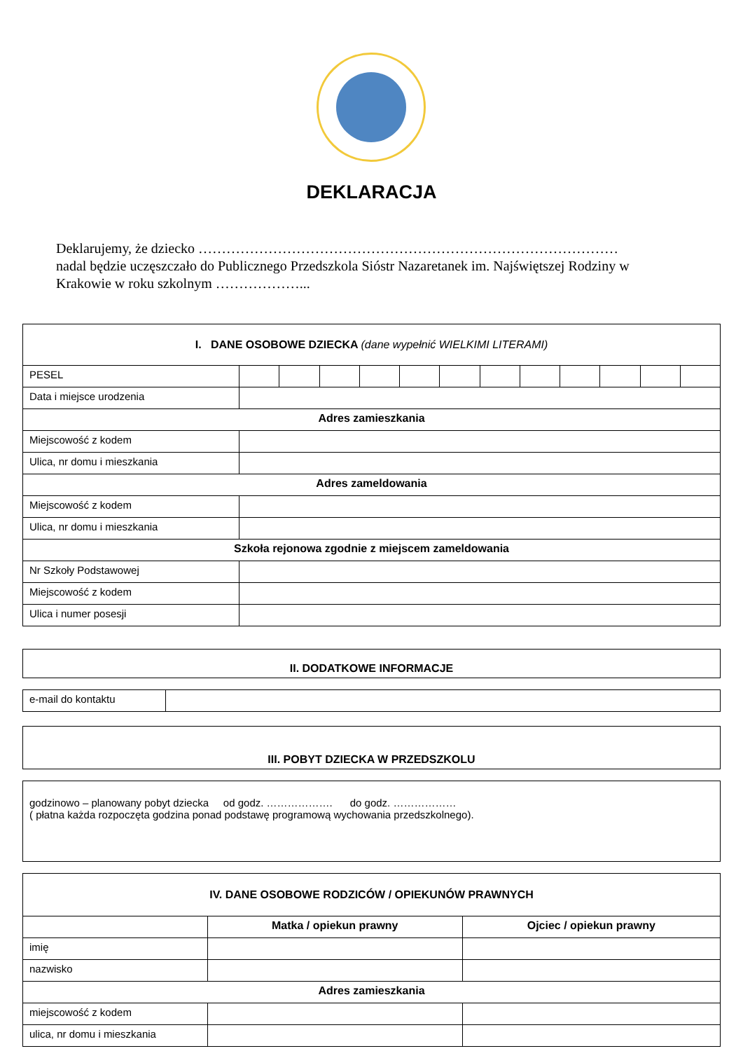DEKLARACJA
Deklarujemy, że dziecko ………………………………………………………………………………
nadal będzie uczęszczało do Publicznego Przedszkola Sióstr Nazaretanek im. Najświętszej Rodziny w Krakowie w roku szkolnym ………………...
| I. DANE OSOBOWE DZIECKA (dane wypełnić WIELKIMI LITERAMI) | | | | | | | | | | | | |
| PESEL | | | | | | | | | | | | |
| Data i miejsce urodzenia | | | | | | | | | | | | |
| Adres zamieszkania | | | | | | | | | | | | |
| Miejscowość z kodem | | | | | | | | | | | | |
| Ulica, nr domu i mieszkania | | | | | | | | | | | | |
| Adres zameldowania | | | | | | | | | | | | |
| Miejscowość z kodem | | | | | | | | | | | | |
| Ulica, nr domu i mieszkania | | | | | | | | | | | | |
| Szkoła rejonowa zgodnie z miejscem zameldowania | | | | | | | | | | | | |
| Nr Szkoły Podstawowej | | | | | | | | | | | | |
| Miejscowość z kodem | | | | | | | | | | | | |
| Ulica i numer posesji | | | | | | | | | | | | |
| II. DODATKOWE INFORMACJE |
| e-mail do kontaktu | |
| III. POBYT DZIECKA W PRZEDSZKOLU |
| godzinowo – planowany pobyt dziecka od godz. ………………. do godz. ……………… ( płatna każda rozpoczęta godzina ponad podstawę programową wychowania przedszkolnego). |
| IV. DANE OSOBOWE RODZICÓW / OPIEKUNÓW PRAWNYCH | | |
| | Matka / opiekun prawny | Ojciec / opiekun prawny |
| imię | | |
| nazwisko | | |
| Adres zamieszkania | | |
| miejscowość z kodem | | |
| ulica, nr domu i mieszkania | | |